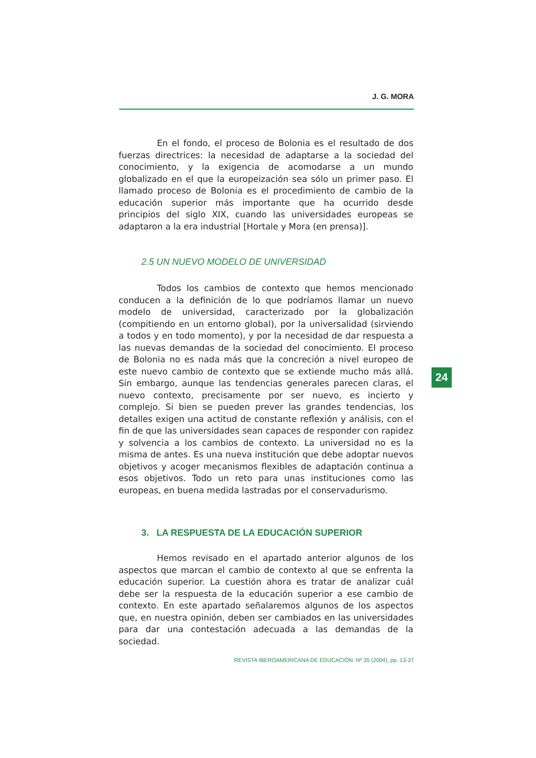J. G. MORA
En el fondo, el proceso de Bolonia es el resultado de dos fuerzas directrices: la necesidad de adaptarse a la sociedad del conocimiento, y la exigencia de acomodarse a un mundo globalizado en el que la europeización sea sólo un primer paso. El llamado proceso de Bolonia es el procedimiento de cambio de la educación superior más importante que ha ocurrido desde principios del siglo XIX, cuando las universidades europeas se adaptaron a la era industrial [Hortale y Mora (en prensa)].
2.5 UN NUEVO MODELO DE UNIVERSIDAD
Todos los cambios de contexto que hemos mencionado conducen a la definición de lo que podríamos llamar un nuevo modelo de universidad, caracterizado por la globalización (compitiendo en un entorno global), por la universalidad (sirviendo a todos y en todo momento), y por la necesidad de dar respuesta a las nuevas demandas de la sociedad del conocimiento. El proceso de Bolonia no es nada más que la concreción a nivel europeo de este nuevo cambio de contexto que se extiende mucho más allá. Sin embargo, aunque las tendencias generales parecen claras, el nuevo contexto, precisamente por ser nuevo, es incierto y complejo. Si bien se pueden prever las grandes tendencias, los detalles exigen una actitud de constante reflexión y análisis, con el fin de que las universidades sean capaces de responder con rapidez y solvencia a los cambios de contexto. La universidad no es la misma de antes. Es una nueva institución que debe adoptar nuevos objetivos y acoger mecanismos flexibles de adaptación continua a esos objetivos. Todo un reto para unas instituciones como las europeas, en buena medida lastradas por el conservadurismo.
3. LA RESPUESTA DE LA EDUCACIÓN SUPERIOR
Hemos revisado en el apartado anterior algunos de los aspectos que marcan el cambio de contexto al que se enfrenta la educación superior. La cuestión ahora es tratar de analizar cuál debe ser la respuesta de la educación superior a ese cambio de contexto. En este apartado señalaremos algunos de los aspectos que, en nuestra opinión, deben ser cambiados en las universidades para dar una contestación adecuada a las demandas de la sociedad.
24
REVISTA IBEROAMERICANA DE EDUCACIÓN. Nº 35 (2004), pp. 13-37